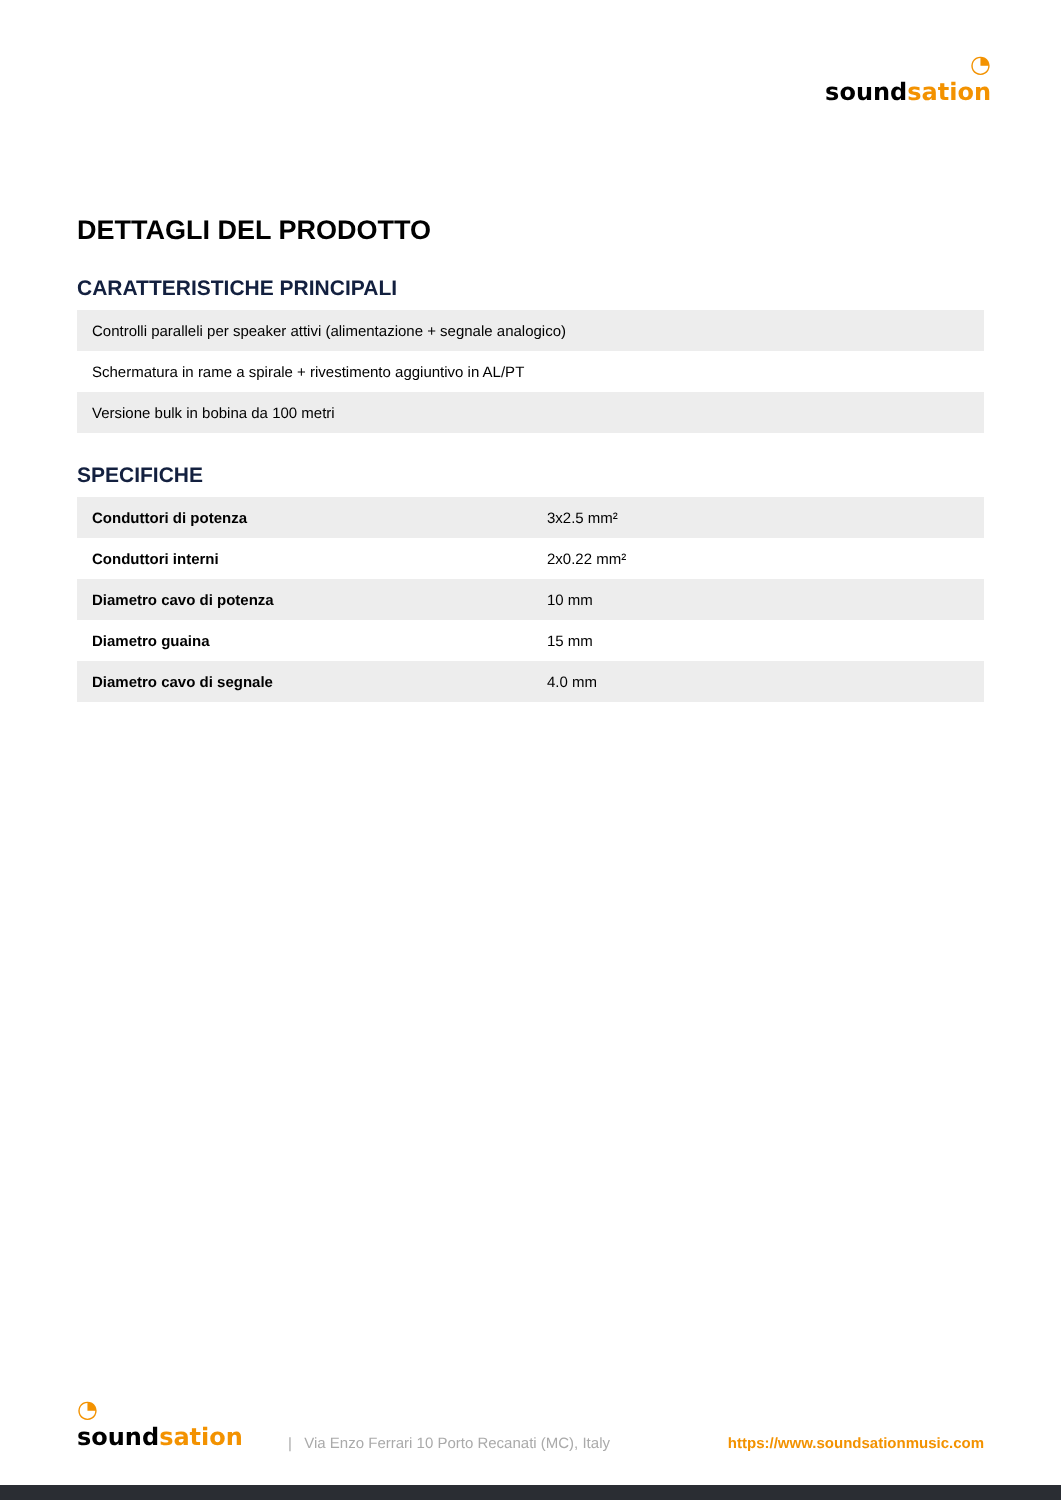◔
soundsation
DETTAGLI DEL PRODOTTO
CARATTERISTICHE PRINCIPALI
| Controlli paralleli per speaker attivi (alimentazione + segnale analogico) |
| Schermatura in rame a spirale + rivestimento aggiuntivo in AL/PT |
| Versione bulk in bobina da 100 metri |
SPECIFICHE
| Conduttori di potenza | 3x2.5 mm² |
| Conduttori interni | 2x0.22 mm² |
| Diametro cavo di potenza | 10 mm |
| Diametro guaina | 15 mm |
| Diametro cavo di segnale | 4.0 mm |
◔
soundsation
| Via Enzo Ferrari 10 Porto Recanati (MC), Italy
https://www.soundsationmusic.com